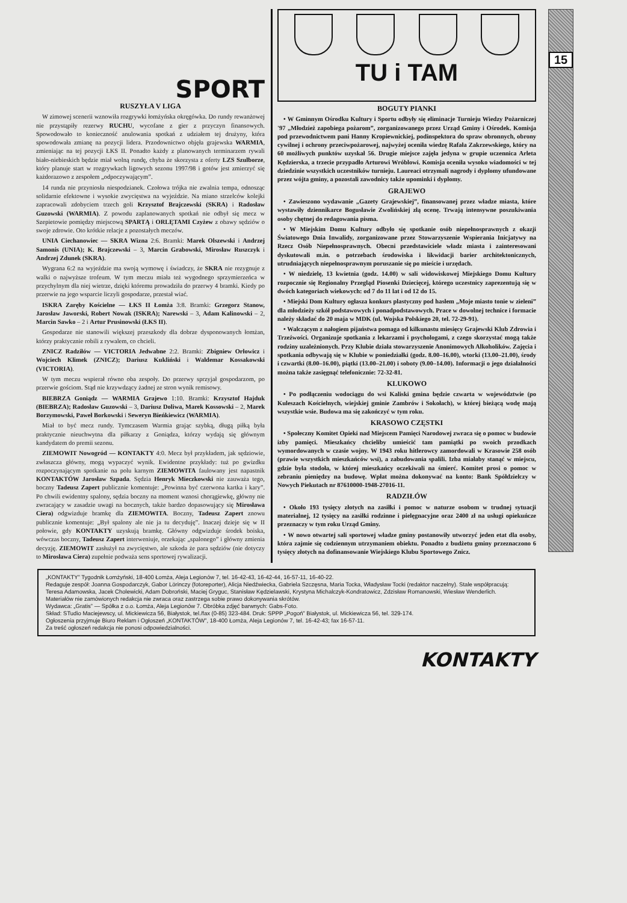SPORT
RUSZYŁA V LIGA
W zimowej scenerii wznowiła rozgrywki łomżyńska okręgówka. Do rundy rewanżowej nie przystąpiły rezerwy RUCHU, wycofane z gier z przyczyn finansowych. Spowodowało to konieczność anulowania spotkań z udziałem tej drużyny, która spowodowała zmianę na pozycji lidera. Przodownictwo objęła grajewska WARMIA, zmieniając na tej pozycji ŁKS II. Ponadto każdy z planowanych terminarzem rywali biało-niebieskich będzie miał wolną rundę, chyba że skorzysta z oferty LZS Szulborze, który planuje start w rozgrywkach ligowych sezonu 1997/98 i gotów jest zmierzyć się każdorazowo z zespołem „odpoczywającym”.
14 runda nie przyniosła niespodzianek. Czołowa trójka nie zwalnia tempa, odnosząc solidarnie efektowne i wysokie zwycięstwa na wyjeździe. Na miano strzelców kolejki zapracowali zdobyciem trzech goli Krzysztof Brajczewski (SKRA) i Radosław Guzowski (WARMIA). Z powodu zaplanowanych spotkań nie odbył się mecz w Szepietowie pomiędzy miejscową SPARTĄ i ORLĘTAMI Czyżew z obawy sędziów o swoje zdrowie. Oto krótkie relacje z pozostałych meczów.
UNIA Ciechanowiec — SKRA Wizna 2:6. Bramki: Marek Olszewski i Andrzej Samonis (UNIA); K. Brajczewski – 3, Marcin Grabowski, Mirosław Ruszczyk i Andrzej Zdunek (SKRA).
Wygrana 6:2 na wyjeździe ma swoją wymowę i świadczy, że SKRA nie rezygnuje z walki o najwyższe trofeum. W tym meczu miała też wygodnego sprzymierzeńca w przychylnym dla niej wietrze, dzięki któremu prowadziła do przerwy 4 bramki. Kiedy po przerwie na jego wsparcie liczyli gospodarze, przestał wiać.
ISKRA Zaręby Kościelne — ŁKS II Łomża 3:8. Bramki: Grzegorz Stanow, Jarosław Jaworski, Robert Nowak (ISKRA); Narewski – 3, Adam Kalinowski – 2, Marcin Sawko – 2 i Artur Prusinowski (ŁKS II).
Gospodarze nie stanowili większej przeszkody dla dobrze dysponowanych łomżan, którzy praktycznie robili z rywalem, co chcieli.
ZNICZ Radziłów — VICTORIA Jedwabne 2:2. Bramki: Zbigniew Orłowicz i Wojciech Klimek (ZNICZ); Dariusz Kukliński i Waldemar Kossakowski (VICTORIA).
W tym meczu wspierał równo oba zespoły. Do przerwy sprzyjał gospodarzom, po przerwie gościom. Stąd nie krzywdzący żadnej ze stron wynik remisowy.
BIEBRZA Goniądz — WARMIA Grajewo 1:10. Bramki: Krzysztof Hajduk (BIEBRZA); Radosław Guzowski – 3, Dariusz Doliwa, Marek Kossowski – 2, Marek Borzymowski, Paweł Borkowski i Seweryn Bieńkiewicz (WARMIA).
Miał to być mecz rundy. Tymczasem Warmia grając szybką, długą piłką była praktycznie nieuchwytna dla piłkarzy z Goniądza, którzy wydają się głównym kandydatem do premii sezonu.
ZIEMOWIT Nowogród — KONTAKTY 4:0. Mecz był przykładem, jak sędziowie, zwłaszcza główny, mogą wypaczyć wynik. Ewidentne przykłady: tuż po gwizdku rozpoczynającym spotkanie na polu karnym ZIEMOWITA faulowany jest napastnik KONTAKTÓW Jarosław Szpada. Sędzia Henryk Mieczkowski nie zauważa tego, boczny Tadeusz Zapert publicznie komentuje: „Powinna być czerwona kartka i kary”. Po chwili ewidentny spalony, sędzia boczny na moment wznosi chorągiewkę, główny nie zwracający w zasadzie uwagi na bocznych, także bardzo dopasowujący się Mirosława Ciera) odgwizduje bramkę dla ZIEMOWITA. Boczny, Tadeusz Zapert znowu publicznie komentuje: „Był spalony ale nie ja tu decyduję”. Inaczej dzieje się w II połowie, gdy KONTAKTY uzyskują bramkę. Główny odgwizduje środek boiska, wówczas boczny, Tadeusz Zapert interweniuje, orzekając „spalonego” i główny zmienia decyzję. ZIEMOWIT zasłużył na zwycięstwo, ale szkoda że para sędziów (nie dotyczy to Mirosława Ciera) zupełnie podważa sens sportowej rywalizacji.
TU i TAM
BOGUTY PIANKI
• W Gminnym Ośrodku Kultury i Sportu odbyły się eliminacje Turnieju Wiedzy Pożarniczej '97 „Młodzież zapobiega pożarom”, zorganizowanego przez Urząd Gminy i Ośrodek. Komisja pod przewodnictwem pani Hanny Kropiewnickiej, podinspektora do spraw obronnych, obrony cywilnej i ochrony przeciwpożarowej, najwyżej oceniła wiedzę Rafała Zakrzewskiego, który na 60 możliwych punktów uzyskał 56. Drugie miejsce zajęła jedyna w grupie uczennica Arleta Kędzierska, a trzecie przypadło Arturowi Wróblowi. Komisja oceniła wysoko wiadomości w tej dziedzinie wszystkich uczestników turnieju. Laureaci otrzymali nagrody i dyplomy ufundowane przez wójta gminy, a pozostali zawodnicy także upominki i dyplomy.
GRAJEWO
• Zawieszono wydawanie „Gazety Grajewskiej”, finansowanej przez władze miasta, które wystawiły dziennikarce Bogusławie Zwolińskiej złą ocenę. Trwają intensywne poszukiwania osoby chętnej do redagowania pisma.
• W Miejskim Domu Kultury odbyło się spotkanie osób niepełnosprawnych z okazji Światowego Dnia Inwalidy, zorganizowane przez Stowarzyszenie Wspierania Inicjatywy na Rzecz Osób Niepełnosprawnych. Obecni przedstawiciele władz miasta i zainteresowani dyskutowali m.in. o potrzebach środowiska i likwidacji barier architektonicznych, utrudniających niepełnosprawnym poruszanie się po mieście i urzędach.
• W niedzielę, 13 kwietnia (godz. 14.00) w sali widowiskowej Miejskiego Domu Kultury rozpocznie się Regionalny Przegląd Piosenki Dziecięcej, którego uczestnicy zaprezentują się w dwóch kategoriach wiekowych: od 7 do 11 lat i od 12 do 15.
• Miejski Dom Kultury ogłasza konkurs plastyczny pod hasłem „Moje miasto tonie w zieleni” dla młodzieży szkół podstawowych i ponadpodstawowych. Prace w dowolnej technice i formacie należy składać do 20 maja w MDK (ul. Wojska Polskiego 20, tel. 72-29-91).
• Walczącym z nałogiem pijaństwa pomaga od kilkunastu miesięcy Grajewski Klub Zdrowia i Trzeźwości. Organizuje spotkania z lekarzami i psychologami, z czego skorzystać mogą także rodziny uzależnionych. Przy Klubie działa stowarzyszenie Anonimowych Alkoholików. Zajęcia i spotkania odbywają się w Klubie w poniedziałki (godz. 8.00–16.00), wtorki (13.00–21.00), środy i czwartki (8.00–16.00), piątki (13.00–21.00) i soboty (9.00–14.00). Informacji o jego działalności można także zasięgnąć telefonicznie: 72-32-81.
KLUKOWO
• Po podłączeniu wodociągu do wsi Kaliski gmina będzie czwarta w województwie (po Kuleszach Kościelnych, wiejskiej gminie Zambrów i Sokołach), w której bieżącą wodę mają wszystkie wsie. Budowa ma się zakończyć w tym roku.
KRASOWO CZĘSTKI
• Społeczny Komitet Opieki nad Miejscem Pamięci Narodowej zwraca się o pomoc w budowie izby pamięci. Mieszkańcy chcieliby umieścić tam pamiątki po swoich przodkach wymordowanych w czasie wojny. W 1943 roku hitlerowcy zamordowali w Krasowie 258 osób (prawie wszystkich mieszkańców wsi), a zabudowania spalili. Izba miałaby stanąć w miejscu, gdzie była stodoła, w której mieszkańcy oczekiwali na śmierć. Komitet prosi o pomoc w zebraniu pieniędzy na budowę. Wpłat można dokonywać na konto: Bank Spółdzielczy w Nowych Piekutach nr 87610000-1948-27016-11.
RADZIŁÓW
• Około 193 tysięcy złotych na zasiłki i pomoc w naturze osobom w trudnej sytuacji materialnej, 12 tysięcy na zasiłki rodzinne i pielęgnacyjne oraz 2400 zł na usługi opiekuńcze przeznaczy w tym roku Urząd Gminy.
• W nowo otwartej sali sportowej władze gminy postanowiły utworzyć jeden etat dla osoby, która zajmie się codziennym utrzymaniem obiektu. Ponadto z budżetu gminy przeznaczono 6 tysięcy złotych na dofinansowanie Wiejskiego Klubu Sportowego Znicz.
15
„KONTAKTY” Tygodnik Łomżyński, 18-400 Łomża, Aleja Legionów 7, tel. 16-42-43, 16-42-44, 16-57-11, 16-40-22.
Redaguje zespół: Joanna Gospodarczyk, Gabor Lörinczy (fotoreporter), Alicja Niedźwiecka, Gabriela Szczęsna, Maria Tocka, Władysław Tocki (redaktor naczelny). Stale współpracują: Teresa Adamowska, Jacek Cholewicki, Adam Dobroński, Maciej Gryguc, Stanisław Kędzielawski, Krystyna Michalczyk-Kondratowicz, Zdzisław Romanowski, Wiesław Wenderlich.
Materiałów nie zamówionych redakcja nie zwraca oraz zastrzega sobie prawo dokonywania skrótów.
Wydawca: „Gratis” — Spółka z o.o. Łomża, Aleja Legionów 7. Obróbka zdjęć barwnych: Gabs-Foto.
Skład: STudio Maciejewscy, ul. Mickiewicza 56, Białystok, tel./fax (0-85) 323-484. Druk: SPPP „Pogoń” Białystok, ul. Mickiewicza 56, tel. 329-174.
Ogłoszenia przyjmuje Biuro Reklam i Ogłoszeń „KONTAKTÓW”, 18-400 Łomża, Aleja Legionów 7, tel. 16-42-43; fax 16-57-11.
Za treść ogłoszeń redakcja nie ponosi odpowiedzialności.
KONTAKTY